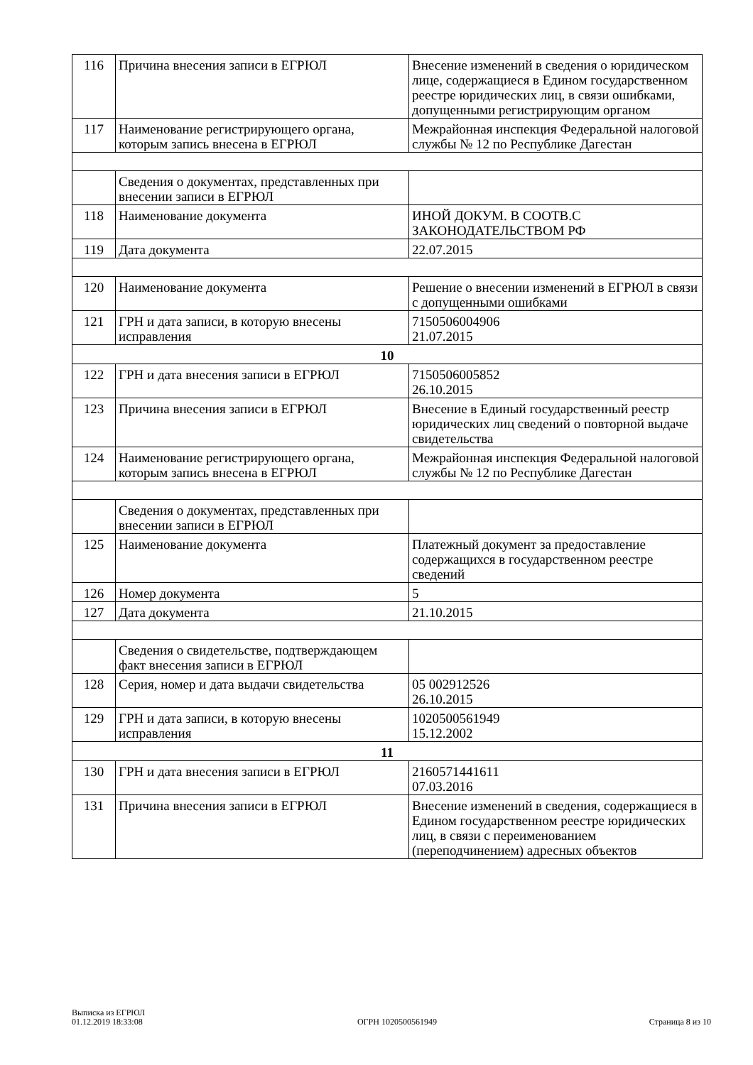| 116 | Причина внесения записи в ЕГРЮЛ | Внесение изменений в сведения о юридическом лице, содержащиеся в Едином государственном реестре юридических лиц, в связи ошибками, допущенными регистрирующим органом |
| 117 | Наименование регистрирующего органа, которым запись внесена в ЕГРЮЛ | Межрайонная инспекция Федеральной налоговой службы № 12 по Республике Дагестан |
| | Сведения о документах, представленных при внесении записи в ЕГРЮЛ | |
| 118 | Наименование документа | ИНОЙ ДОКУМ. В СООТВ.С ЗАКОНОДАТЕЛЬСТВОМ РФ |
| 119 | Дата документа | 22.07.2015 |
| 120 | Наименование документа | Решение о внесении изменений в ЕГРЮЛ в связи с допущенными ошибками |
| 121 | ГРН и дата записи, в которую внесены исправления | 7150506004906 21.07.2015 |
| 10 | | |
| 122 | ГРН и дата внесения записи в ЕГРЮЛ | 7150506005852 26.10.2015 |
| 123 | Причина внесения записи в ЕГРЮЛ | Внесение в Единый государственный реестр юридических лиц сведений о повторной выдаче свидетельства |
| 124 | Наименование регистрирующего органа, которым запись внесена в ЕГРЮЛ | Межрайонная инспекция Федеральной налоговой службы № 12 по Республике Дагестан |
| | Сведения о документах, представленных при внесении записи в ЕГРЮЛ | |
| 125 | Наименование документа | Платежный документ за предоставление содержащихся в государственном реестре сведений |
| 126 | Номер документа | 5 |
| 127 | Дата документа | 21.10.2015 |
| | Сведения о свидетельстве, подтверждающем факт внесения записи в ЕГРЮЛ | |
| 128 | Серия, номер и дата выдачи свидетельства | 05 002912526 26.10.2015 |
| 129 | ГРН и дата записи, в которую внесены исправления | 1020500561949 15.12.2002 |
| 11 | | |
| 130 | ГРН и дата внесения записи в ЕГРЮЛ | 2160571441611 07.03.2016 |
| 131 | Причина внесения записи в ЕГРЮЛ | Внесение изменений в сведения, содержащиеся в Едином государственном реестре юридических лиц, в связи с переименованием (переподчинением) адресных объектов |
Выписка из ЕГРЮЛ
01.12.2019 18:33:08
ОГРН 1020500561949
Страница 8 из 10